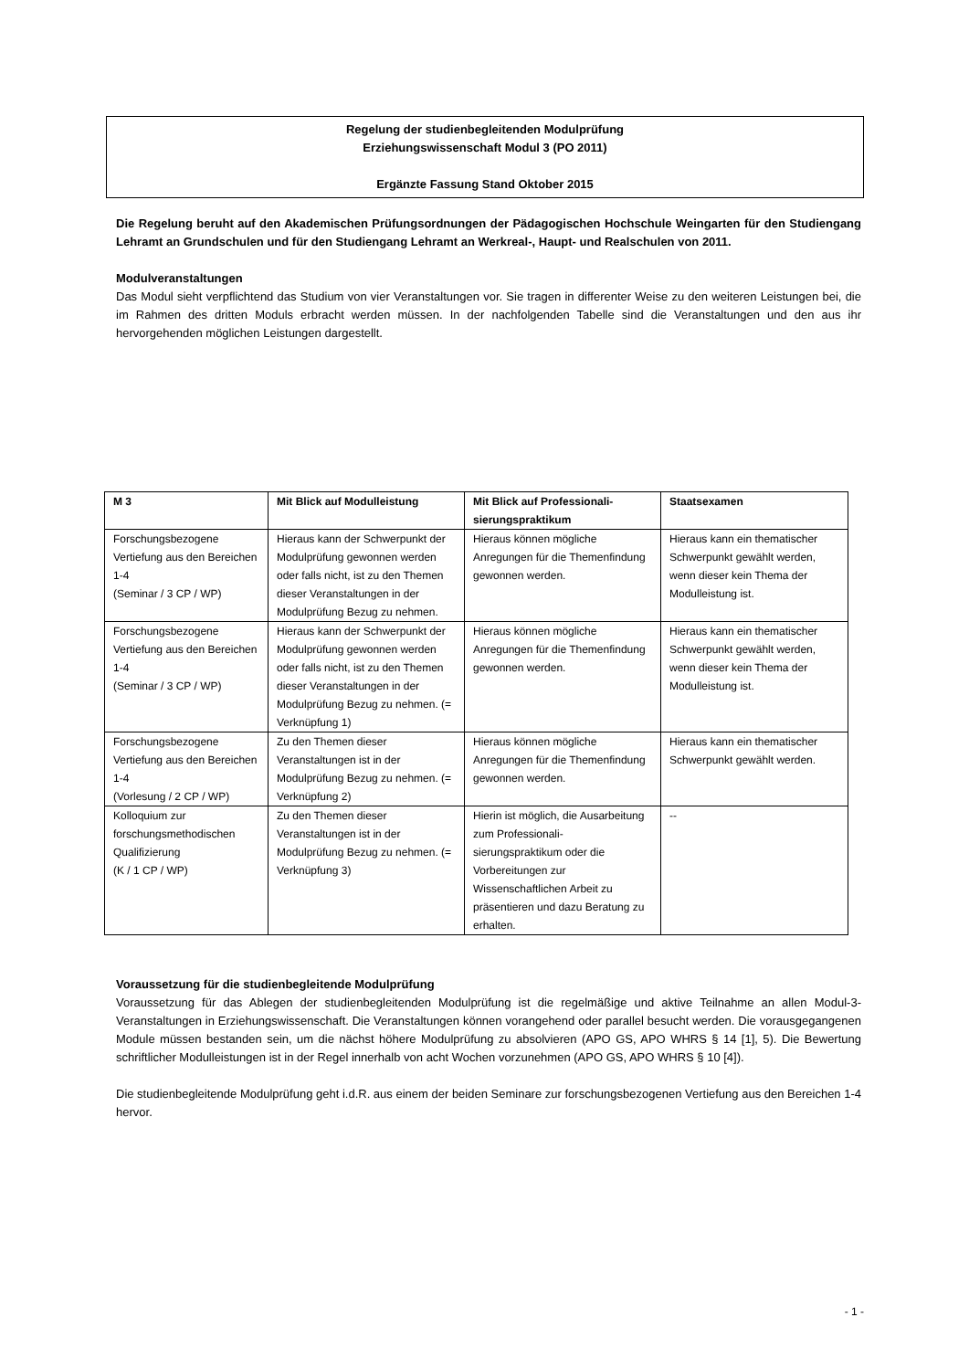Regelung der studienbegleitenden Modulprüfung
Erziehungswissenschaft Modul 3 (PO 2011)
Ergänzte Fassung Stand Oktober 2015
Die Regelung beruht auf den Akademischen Prüfungsordnungen der Pädagogischen Hochschule Weingarten für den Studiengang Lehramt an Grundschulen und für den Studiengang Lehramt an Werkreal-, Haupt- und Realschulen von 2011.
Modulveranstaltungen
Das Modul sieht verpflichtend das Studium von vier Veranstaltungen vor. Sie tragen in differenter Weise zu den weiteren Leistungen bei, die im Rahmen des dritten Moduls erbracht werden müssen. In der nachfolgenden Tabelle sind die Veranstaltungen und den aus ihr hervorgehenden möglichen Leistungen dargestellt.
| M 3 | Mit Blick auf Modulleistung | Mit Blick auf Professionali-sierungspraktikum | Staatsexamen |
| --- | --- | --- | --- |
| Forschungsbezogene Vertiefung aus den Bereichen 1-4 (Seminar / 3 CP / WP) | Hieraus kann der Schwerpunkt der Modulprüfung gewonnen werden oder falls nicht, ist zu den Themen dieser Veranstaltungen in der Modulprüfung Bezug zu nehmen. | Hieraus können mögliche Anregungen für die Themenfindung gewonnen werden. | Hieraus kann ein thematischer Schwerpunkt gewählt werden, wenn dieser kein Thema der Modulleistung ist. |
| Forschungsbezogene Vertiefung aus den Bereichen 1-4 (Seminar / 3 CP / WP) | Hieraus kann der Schwerpunkt der Modulprüfung gewonnen werden oder falls nicht, ist zu den Themen dieser Veranstaltungen in der Modulprüfung Bezug zu nehmen. (= Verknüpfung 1) | Hieraus können mögliche Anregungen für die Themenfindung gewonnen werden. | Hieraus kann ein thematischer Schwerpunkt gewählt werden, wenn dieser kein Thema der Modulleistung ist. |
| Forschungsbezogene Vertiefung aus den Bereichen 1-4 (Vorlesung / 2 CP / WP) | Zu den Themen dieser Veranstaltungen ist in der Modulprüfung Bezug zu nehmen. (= Verknüpfung 2) | Hieraus können mögliche Anregungen für die Themenfindung gewonnen werden. | Hieraus kann ein thematischer Schwerpunkt gewählt werden. |
| Kolloquium zur forschungsmethodischen Qualifizierung (K / 1 CP / WP) | Zu den Themen dieser Veranstaltungen ist in der Modulprüfung Bezug zu nehmen. (= Verknüpfung 3) | Hierin ist möglich, die Ausarbeitung zum Professionali-sierungspraktikum oder die Vorbereitungen zur Wissenschaftlichen Arbeit zu präsentieren und dazu Beratung zu erhalten. | -- |
Voraussetzung für die studienbegleitende Modulprüfung
Voraussetzung für das Ablegen der studienbegleitenden Modulprüfung ist die regelmäßige und aktive Teilnahme an allen Modul-3-Veranstaltungen in Erziehungswissenschaft. Die Veranstaltungen können vorangehend oder parallel besucht werden. Die vorausgegangenen Module müssen bestanden sein, um die nächst höhere Modulprüfung zu absolvieren (APO GS, APO WHRS § 14 [1], 5). Die Bewertung schriftlicher Modulleistungen ist in der Regel innerhalb von acht Wochen vorzunehmen (APO GS, APO WHRS § 10 [4]).
Die studienbegleitende Modulprüfung geht i.d.R. aus einem der beiden Seminare zur forschungsbezogenen Vertiefung aus den Bereichen 1-4 hervor.
- 1 -